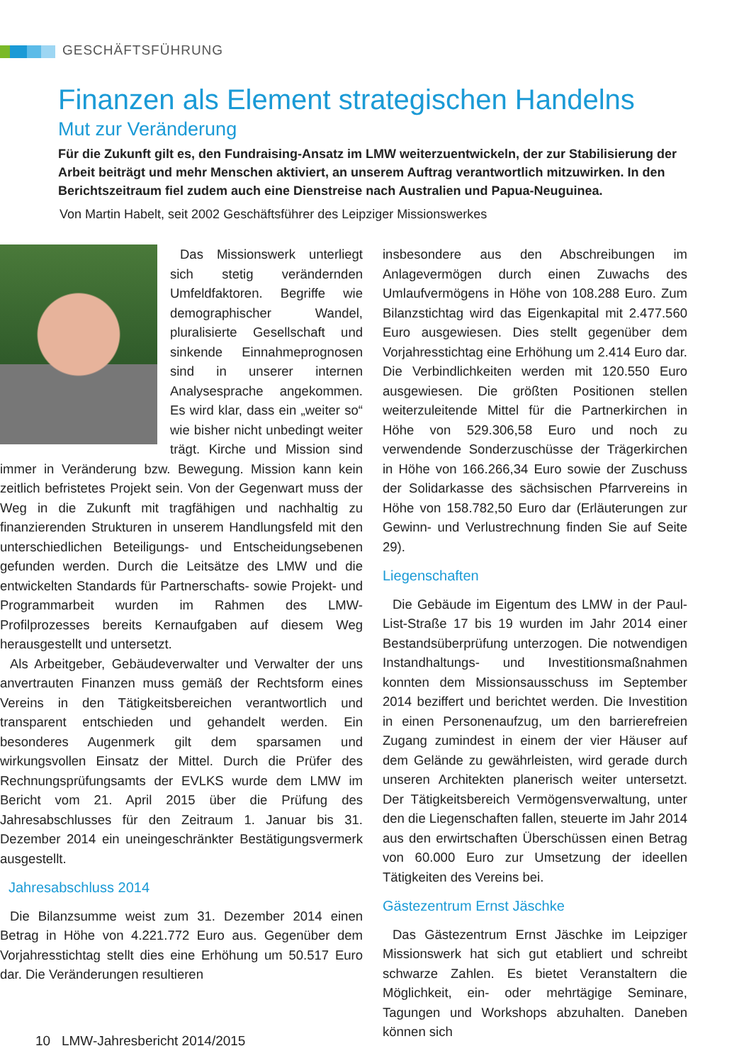GESCHÄFTSFÜHRUNG
Finanzen als Element strategischen Handelns
Mut zur Veränderung
Für die Zukunft gilt es, den Fundraising-Ansatz im LMW weiterzuentwickeln, der zur Stabilisierung der Arbeit beiträgt und mehr Menschen aktiviert, an unserem Auftrag verantwortlich mitzuwirken. In den Berichtszeitraum fiel zudem auch eine Dienstreise nach Australien und Papua-Neuguinea.
Von Martin Habelt, seit 2002 Geschäftsführer des Leipziger Missionswerkes
Das Missionswerk unterliegt sich stetig verändernden Umfeldfaktoren. Begriffe wie demographischer Wandel, pluralisierte Gesellschaft und sinkende Einnahmeprognosen sind in unserer internen Analysesprache angekommen. Es wird klar, dass ein „weiter so“ wie bisher nicht unbedingt weiter trägt. Kirche und Mission sind immer in Veränderung bzw. Bewegung. Mission kann kein zeitlich befristetes Projekt sein. Von der Gegenwart muss der Weg in die Zukunft mit tragfähigen und nachhaltig zu finanzierenden Strukturen in unserem Handlungsfeld mit den unterschiedlichen Beteiligungs- und Entscheidungsebenen gefunden werden. Durch die Leitsätze des LMW und die entwickelten Standards für Partnerschafts- sowie Projekt- und Programmarbeit wurden im Rahmen des LMW-Profilprozesses bereits Kernaufgaben auf diesem Weg herausgestellt und untersetzt.
Als Arbeitgeber, Gebäudeverwalter und Verwalter der uns anvertrauten Finanzen muss gemäß der Rechtsform eines Vereins in den Tätigkeitsbereichen verantwortlich und transparent entschieden und gehandelt werden. Ein besonderes Augenmerk gilt dem sparsamen und wirkungsvollen Einsatz der Mittel. Durch die Prüfer des Rechnungsprüfungsamts der EVLKS wurde dem LMW im Bericht vom 21. April 2015 über die Prüfung des Jahresabschlusses für den Zeitraum 1. Januar bis 31. Dezember 2014 ein uneingeschränkter Bestätigungsvermerk ausgestellt.
Jahresabschluss 2014
Die Bilanzsumme weist zum 31. Dezember 2014 einen Betrag in Höhe von 4.221.772 Euro aus. Gegenüber dem Vorjahresstichtag stellt dies eine Erhöhung um 50.517 Euro dar. Die Veränderungen resultieren
insbesondere aus den Abschreibungen im Anlagevermögen durch einen Zuwachs des Umlaufvermögens in Höhe von 108.288 Euro. Zum Bilanzstichtag wird das Eigenkapital mit 2.477.560 Euro ausgewiesen. Dies stellt gegenüber dem Vorjahresstichtag eine Erhöhung um 2.414 Euro dar. Die Verbindlichkeiten werden mit 120.550 Euro ausgewiesen. Die größten Positionen stellen weiterzuleitende Mittel für die Partnerkirchen in Höhe von 529.306,58 Euro und noch zu verwendende Sonderzuschüsse der Trägerkirchen in Höhe von 166.266,34 Euro sowie der Zuschuss der Solidarkasse des sächsischen Pfarrvereins in Höhe von 158.782,50 Euro dar (Erläuterungen zur Gewinn- und Verlustrechnung finden Sie auf Seite 29).
Liegenschaften
Die Gebäude im Eigentum des LMW in der Paul-List-Straße 17 bis 19 wurden im Jahr 2014 einer Bestandsüberprüfung unterzogen. Die notwendigen Instandhaltungs- und Investitionsmaßnahmen konnten dem Missionsausschuss im September 2014 beziffert und berichtet werden. Die Investition in einen Personenaufzug, um den barrierefreien Zugang zumindest in einem der vier Häuser auf dem Gelände zu gewährleisten, wird gerade durch unseren Architekten planerisch weiter untersetzt. Der Tätigkeitsbereich Vermögensverwaltung, unter den die Liegenschaften fallen, steuerte im Jahr 2014 aus den erwirtschaften Überschüssen einen Betrag von 60.000 Euro zur Umsetzung der ideellen Tätigkeiten des Vereins bei.
Gästezentrum Ernst Jäschke
Das Gästezentrum Ernst Jäschke im Leipziger Missionswerk hat sich gut etabliert und schreibt schwarze Zahlen. Es bietet Veranstaltern die Möglichkeit, ein- oder mehrtägige Seminare, Tagungen und Workshops abzuhalten. Daneben können sich
10 LMW-Jahresbericht 2014/2015